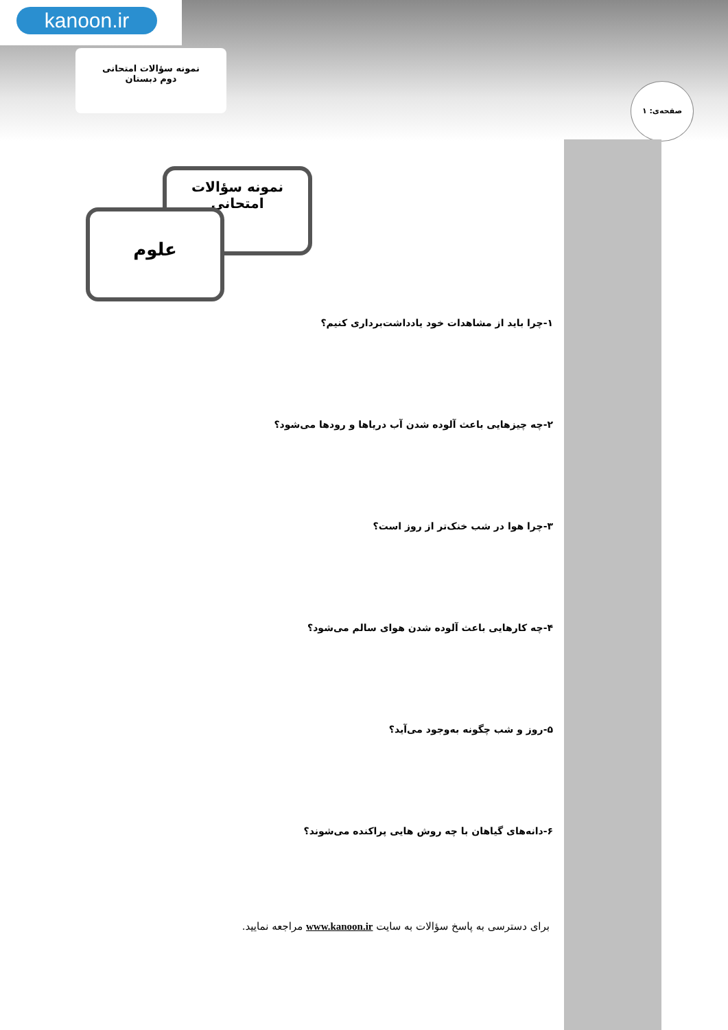kanoon.ir
نمونه سؤالات امتحانی
دوم دبستان
صفحه‌ی: ۱
نمونه سؤالات امتحانی
علوم
۱-چرا باید از مشاهدات خود یادداشت‌برداری کنیم؟
۲-چه چیزهایی باعث آلوده شدن آب دریاها و رودها می‌شود؟
۳-چرا هوا در شب خنک‌تر از روز است؟
۴-چه کارهایی باعث آلوده شدن هوای سالم می‌شود؟
۵-روز و شب چگونه به‌وجود می‌آید؟
۶-دانه‌های گیاهان با چه روش هایی پراکنده می‌شوند؟
برای دسترسی به پاسخ سؤالات به سایت www.kanoon.ir مراجعه نمایید.